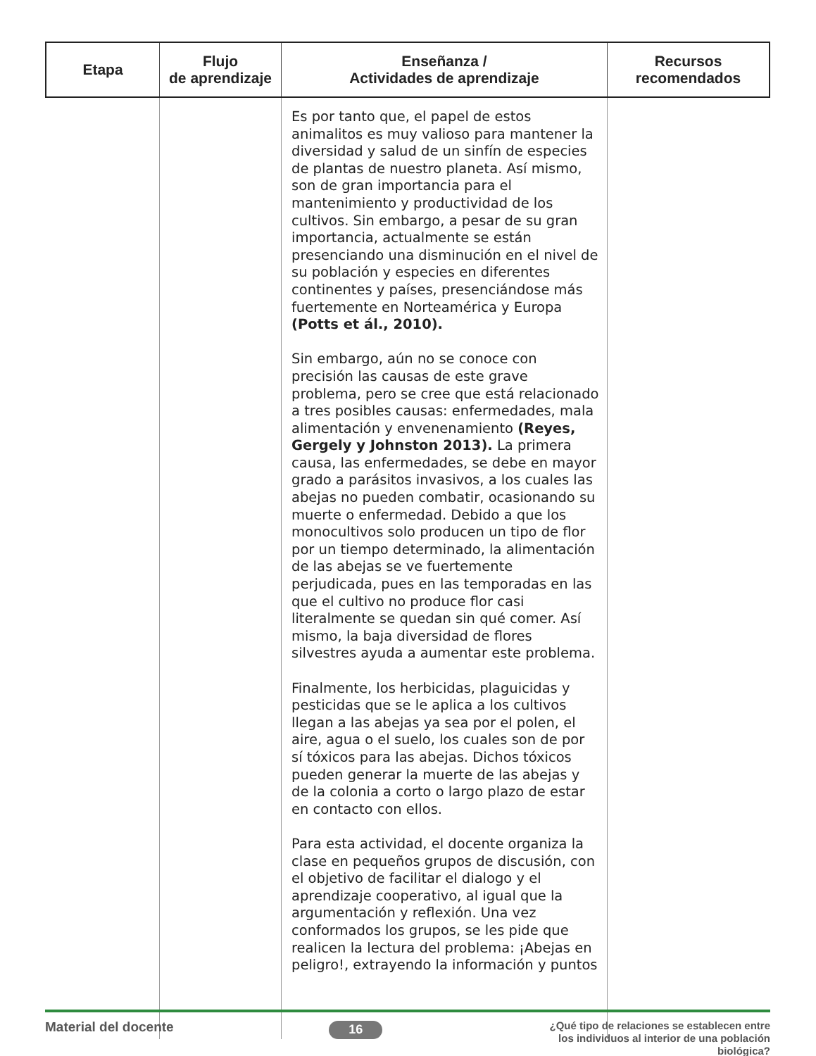| Etapa | Flujo de aprendizaje | Enseñanza / Actividades de aprendizaje | Recursos recomendados |
| --- | --- | --- | --- |
| | | Es por tanto que, el papel de estos animalitos es muy valioso para mantener la diversidad y salud de un sinfín de especies de plantas de nuestro planeta. Así mismo, son de gran importancia para el mantenimiento y productividad de los cultivos. Sin embargo, a pesar de su gran importancia, actualmente se están presenciando una disminución en el nivel de su población y especies en diferentes continentes y países, presenciándose más fuertemente en Norteamérica y Europa (Potts et ál., 2010). Sin embargo, aún no se conoce con precisión las causas de este grave problema, pero se cree que está relacionado a tres posibles causas: enfermedades, mala alimentación y envenenamiento (Reyes, Gergely y Johnston 2013). La primera causa, las enfermedades, se debe en mayor grado a parásitos invasivos, a los cuales las abejas no pueden combatir, ocasionando su muerte o enfermedad. Debido a que los monocultivos solo producen un tipo de flor por un tiempo determinado, la alimentación de las abejas se ve fuertemente perjudicada, pues en las temporadas en las que el cultivo no produce flor casi literalmente se quedan sin qué comer. Así mismo, la baja diversidad de flores silvestres ayuda a aumentar este problema. Finalmente, los herbicidas, plaguicidas y pesticidas que se le aplica a los cultivos llegan a las abejas ya sea por el polen, el aire, agua o el suelo, los cuales son de por sí tóxicos para las abejas. Dichos tóxicos pueden generar la muerte de las abejas y de la colonia a corto o largo plazo de estar en contacto con ellos. Para esta actividad, el docente organiza la clase en pequeños grupos de discusión, con el objetivo de facilitar el dialogo y el aprendizaje cooperativo, al igual que la argumentación y reflexión. Una vez conformados los grupos, se les pide que realicen la lectura del problema: ¡Abejas en peligro!, extrayendo la información y puntos | |
Material del docente
16
¿Qué tipo de relaciones se establecen entre los individuos al interior de una población biológica?